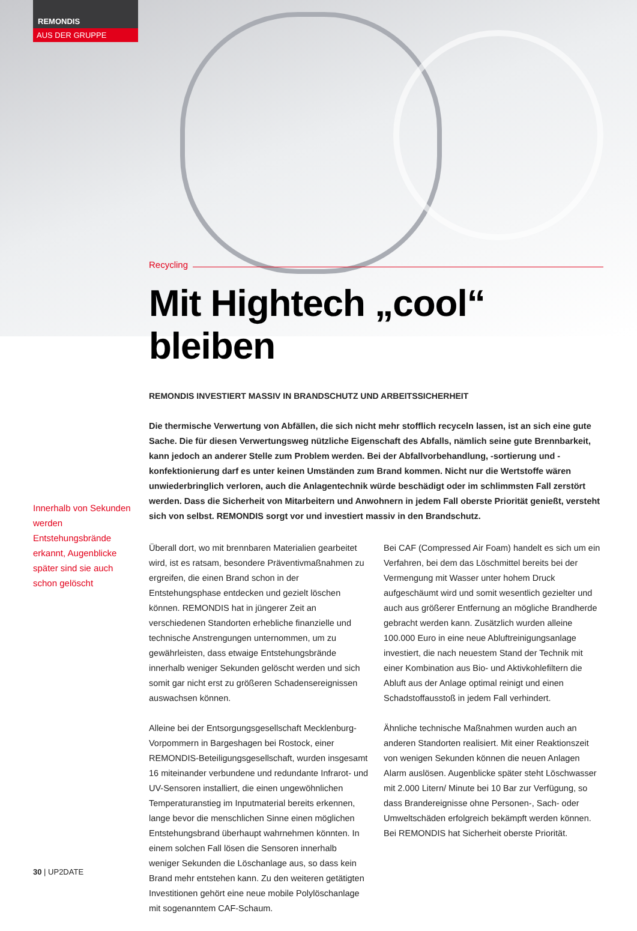REMONDIS
AUS DER GRUPPE
Recycling
Mit Hightech „cool“ bleiben
REMONDIS INVESTIERT MASSIV IN BRANDSCHUTZ UND ARBEITSSICHERHEIT
Die thermische Verwertung von Abfällen, die sich nicht mehr stofflich recyceln lassen, ist an sich eine gute Sache. Die für diesen Verwertungsweg nützliche Eigenschaft des Abfalls, nämlich seine gute Brennbarkeit, kann jedoch an anderer Stelle zum Problem werden. Bei der Abfallvorbehandlung, -sortierung und -konfektionierung darf es unter keinen Umständen zum Brand kommen. Nicht nur die Wertstoffe wären unwiederbringlich verloren, auch die Anlagentechnik würde beschädigt oder im schlimmsten Fall zerstört werden. Dass die Sicherheit von Mitarbeitern und Anwohnern in jedem Fall oberste Priorität genießt, versteht sich von selbst. REMONDIS sorgt vor und investiert massiv in den Brandschutz.
Überall dort, wo mit brennbaren Materialien gearbeitet wird, ist es ratsam, besondere Präventivmaßnahmen zu ergreifen, die einen Brand schon in der Entstehungsphase entdecken und gezielt löschen können. REMONDIS hat in jüngerer Zeit an verschiedenen Standorten erhebliche finanzielle und technische Anstrengungen unternommen, um zu gewährleisten, dass etwaige Entstehungsbrände innerhalb weniger Sekunden gelöscht werden und sich somit gar nicht erst zu größeren Schadensereignissen auswachsen können.
Alleine bei der Entsorgungsgesellschaft Mecklenburg-Vorpommern in Bargeshagen bei Rostock, einer REMONDIS-Beteiligungsgesellschaft, wurden insgesamt 16 miteinander verbundene und redundante Infrarot- und UV-Sensoren installiert, die einen ungewöhnlichen Temperaturanstieg im Inputmaterial bereits erkennen, lange bevor die menschlichen Sinne einen möglichen Entstehungsbrand überhaupt wahrnehmen könnten. In einem solchen Fall lösen die Sensoren innerhalb weniger Sekunden die Löschanlage aus, so dass kein Brand mehr entstehen kann. Zu den weiteren getätigten Investitionen gehört eine neue mobile Polylöschanlage mit sogenanntem CAF-Schaum.
Bei CAF (Compressed Air Foam) handelt es sich um ein Verfahren, bei dem das Löschmittel bereits bei der Vermengung mit Wasser unter hohem Druck aufgeschäumt wird und somit wesentlich gezielter und auch aus größerer Entfernung an mögliche Brandherde gebracht werden kann. Zusätzlich wurden alleine 100.000 Euro in eine neue Abluftreinigungsanlage investiert, die nach neuestem Stand der Technik mit einer Kombination aus Bio- und Aktivkohlefiltern die Abluft aus der Anlage optimal reinigt und einen Schadstoffausstoß in jedem Fall verhindert.
Ähnliche technische Maßnahmen wurden auch an anderen Standorten realisiert. Mit einer Reaktionszeit von wenigen Sekunden können die neuen Anlagen Alarm auslösen. Augenblicke später steht Löschwasser mit 2.000 Litern/ Minute bei 10 Bar zur Verfügung, so dass Brandereignisse ohne Personen-, Sach- oder Umweltschäden erfolgreich bekämpft werden können. Bei REMONDIS hat Sicherheit oberste Priorität.
Innerhalb von Sekunden werden Entstehungsbrände erkannt, Augenblicke später sind sie auch schon gelöscht
30 | UP2DATE